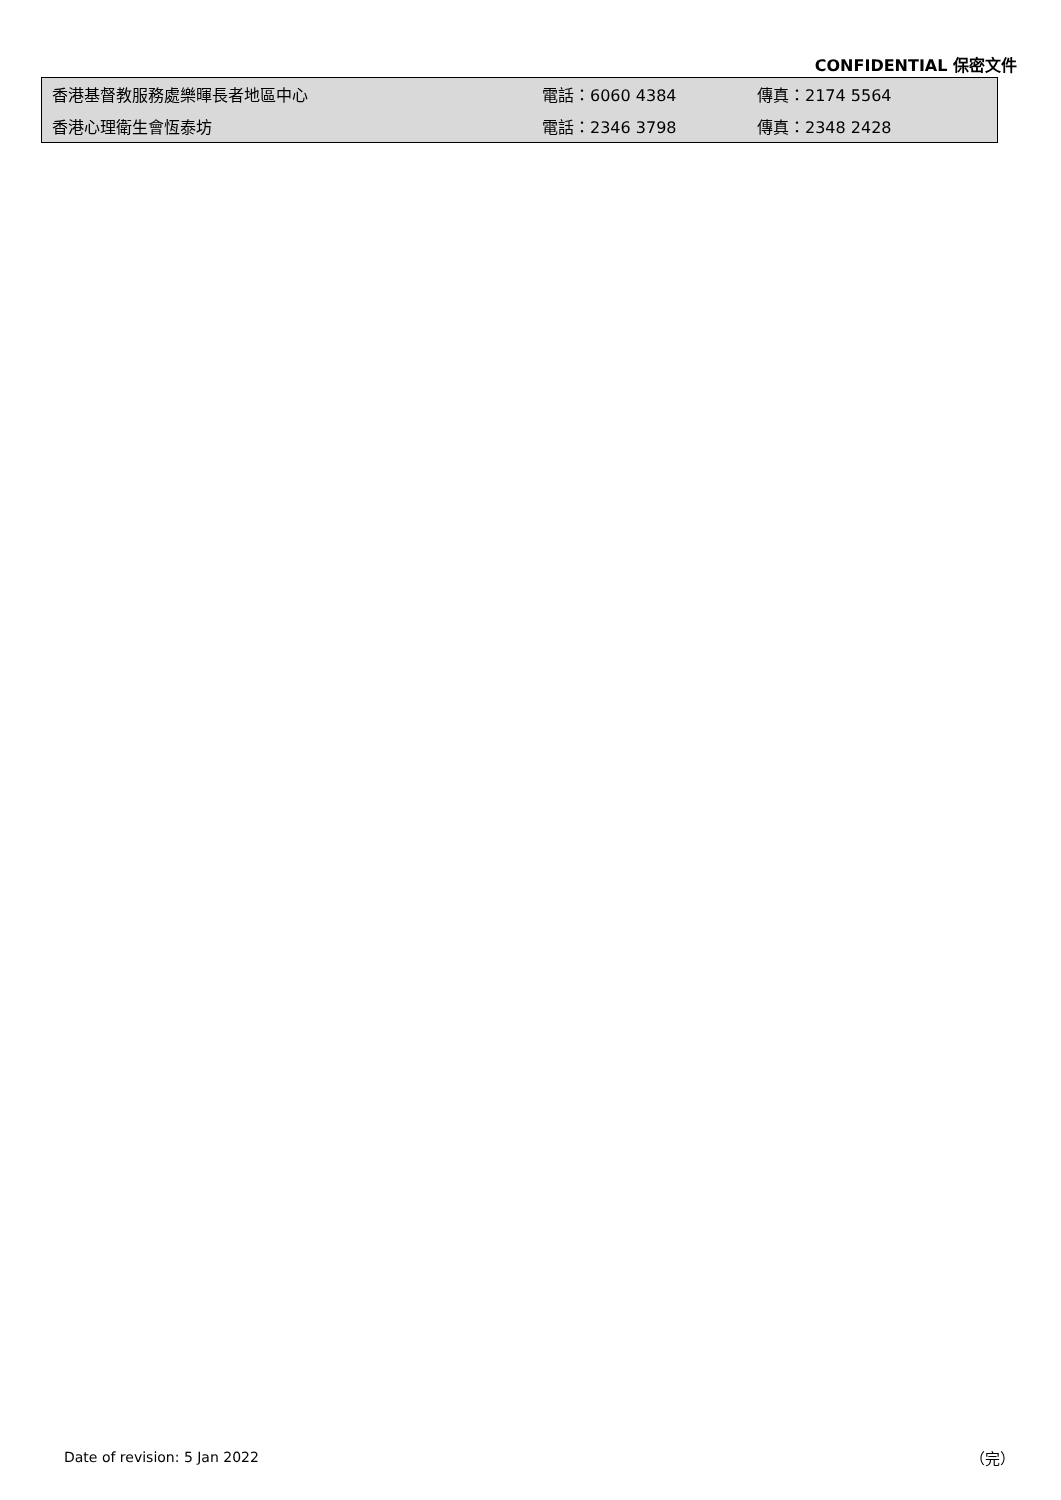CONFIDENTIAL 保密文件
| 香港基督教服務處樂暉長者地區中心 | 電話：6060 4384 | 傳真：2174 5564 |
| 香港心理衛生會恆泰坊 | 電話：2346 3798 | 傳真：2348 2428 |
Date of revision: 5 Jan 2022 （完）